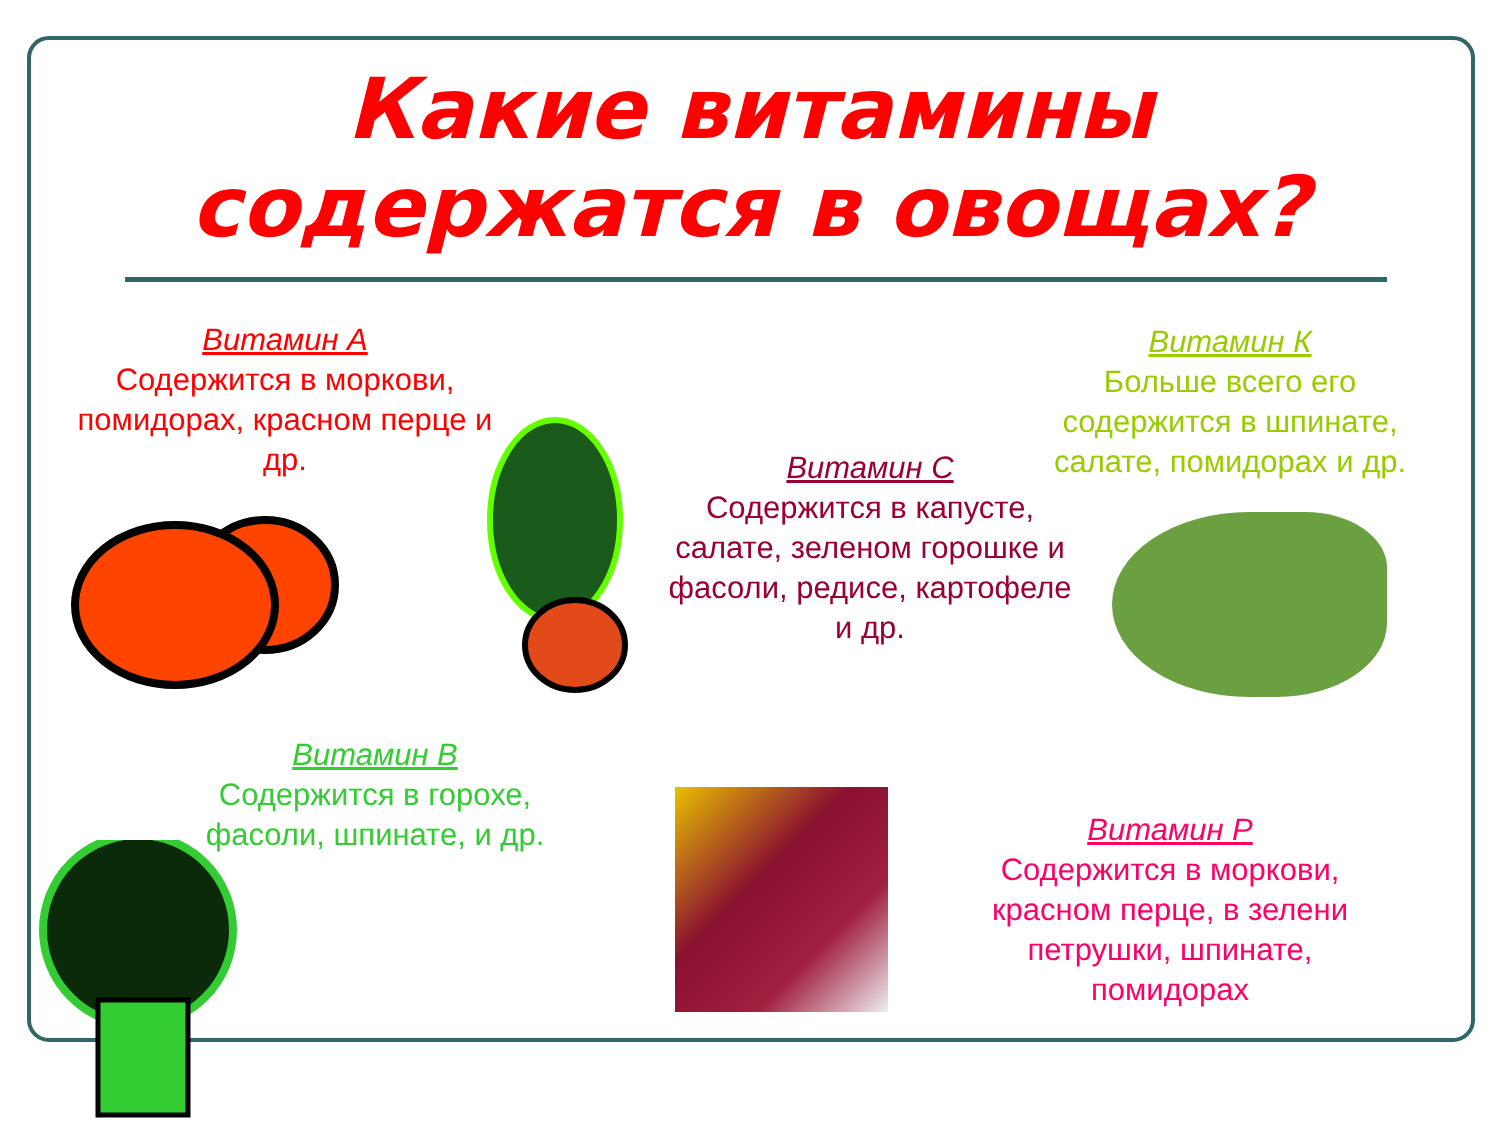Какие витамины содержатся в овощах?
Витамин А
Содержится в моркови, помидорах, красном перце и др.
Витамин К
Больше всего его содержится в шпинате, салате, помидорах и др.
Витамин С
Содержится в капусте, салате, зеленом горошке и фасоли, редисе, картофеле и др.
Витамин В
Содержится в горохе, фасоли, шпинате, и др.
Витамин Р
Содержится в моркови, красном перце, в зелени петрушки, шпинате, помидорах